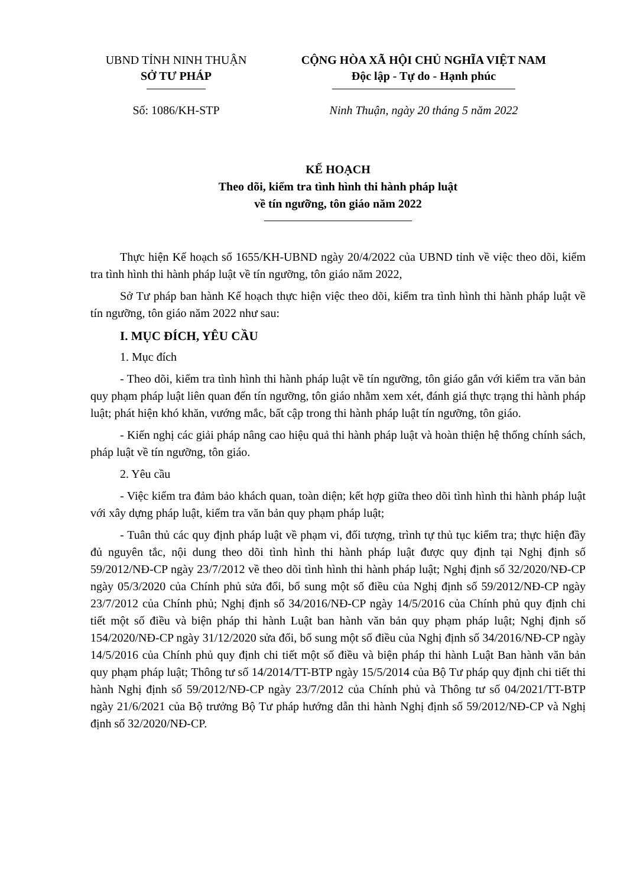UBND TỈNH NINH THUẬN
SỞ TƯ PHÁP
CỘNG HÒA XÃ HỘI CHỦ NGHĨA VIỆT NAM
Độc lập - Tự do - Hạnh phúc
Số: 1086/KH-STP Ninh Thuận, ngày 20 tháng 5 năm 2022
KẾ HOẠCH
Theo dõi, kiểm tra tình hình thi hành pháp luật
về tín ngưỡng, tôn giáo năm 2022
Thực hiện Kế hoạch số 1655/KH-UBND ngày 20/4/2022 của UBND tỉnh về việc theo dõi, kiểm tra tình hình thi hành pháp luật về tín ngưỡng, tôn giáo năm 2022,
Sở Tư pháp ban hành Kế hoạch thực hiện việc theo dõi, kiểm tra tình hình thi hành pháp luật về tín ngưỡng, tôn giáo năm 2022 như sau:
I. MỤC ĐÍCH, YÊU CẦU
1. Mục đích
- Theo dõi, kiểm tra tình hình thi hành pháp luật về tín ngưỡng, tôn giáo gắn với kiểm tra văn bản quy phạm pháp luật liên quan đến tín ngưỡng, tôn giáo nhằm xem xét, đánh giá thực trạng thi hành pháp luật; phát hiện khó khăn, vướng mắc, bất cập trong thi hành pháp luật tín ngưỡng, tôn giáo.
- Kiến nghị các giải pháp nâng cao hiệu quả thi hành pháp luật và hoàn thiện hệ thống chính sách, pháp luật về tín ngưỡng, tôn giáo.
2. Yêu cầu
- Việc kiểm tra đảm bảo khách quan, toàn diện; kết hợp giữa theo dõi tình hình thi hành pháp luật với xây dựng pháp luật, kiểm tra văn bản quy phạm pháp luật;
- Tuân thủ các quy định pháp luật về phạm vi, đối tượng, trình tự thủ tục kiểm tra; thực hiện đầy đủ nguyên tắc, nội dung theo dõi tình hình thi hành pháp luật được quy định tại Nghị định số 59/2012/NĐ-CP ngày 23/7/2012 về theo dõi tình hình thi hành pháp luật; Nghị định số 32/2020/NĐ-CP ngày 05/3/2020 của Chính phủ sửa đổi, bổ sung một số điều của Nghị định số 59/2012/NĐ-CP ngày 23/7/2012 của Chính phủ; Nghị định số 34/2016/NĐ-CP ngày 14/5/2016 của Chính phủ quy định chi tiết một số điều và biện pháp thi hành Luật ban hành văn bản quy phạm pháp luật; Nghị định số 154/2020/NĐ-CP ngày 31/12/2020 sửa đổi, bổ sung một số điều của Nghị định số 34/2016/NĐ-CP ngày 14/5/2016 của Chính phủ quy định chi tiết một số điều và biện pháp thi hành Luật Ban hành văn bản quy phạm pháp luật; Thông tư số 14/2014/TT-BTP ngày 15/5/2014 của Bộ Tư pháp quy định chi tiết thi hành Nghị định số 59/2012/NĐ-CP ngày 23/7/2012 của Chính phủ và Thông tư số 04/2021/TT-BTP ngày 21/6/2021 của Bộ trưởng Bộ Tư pháp hướng dẫn thi hành Nghị định số 59/2012/NĐ-CP và Nghị định số 32/2020/NĐ-CP.